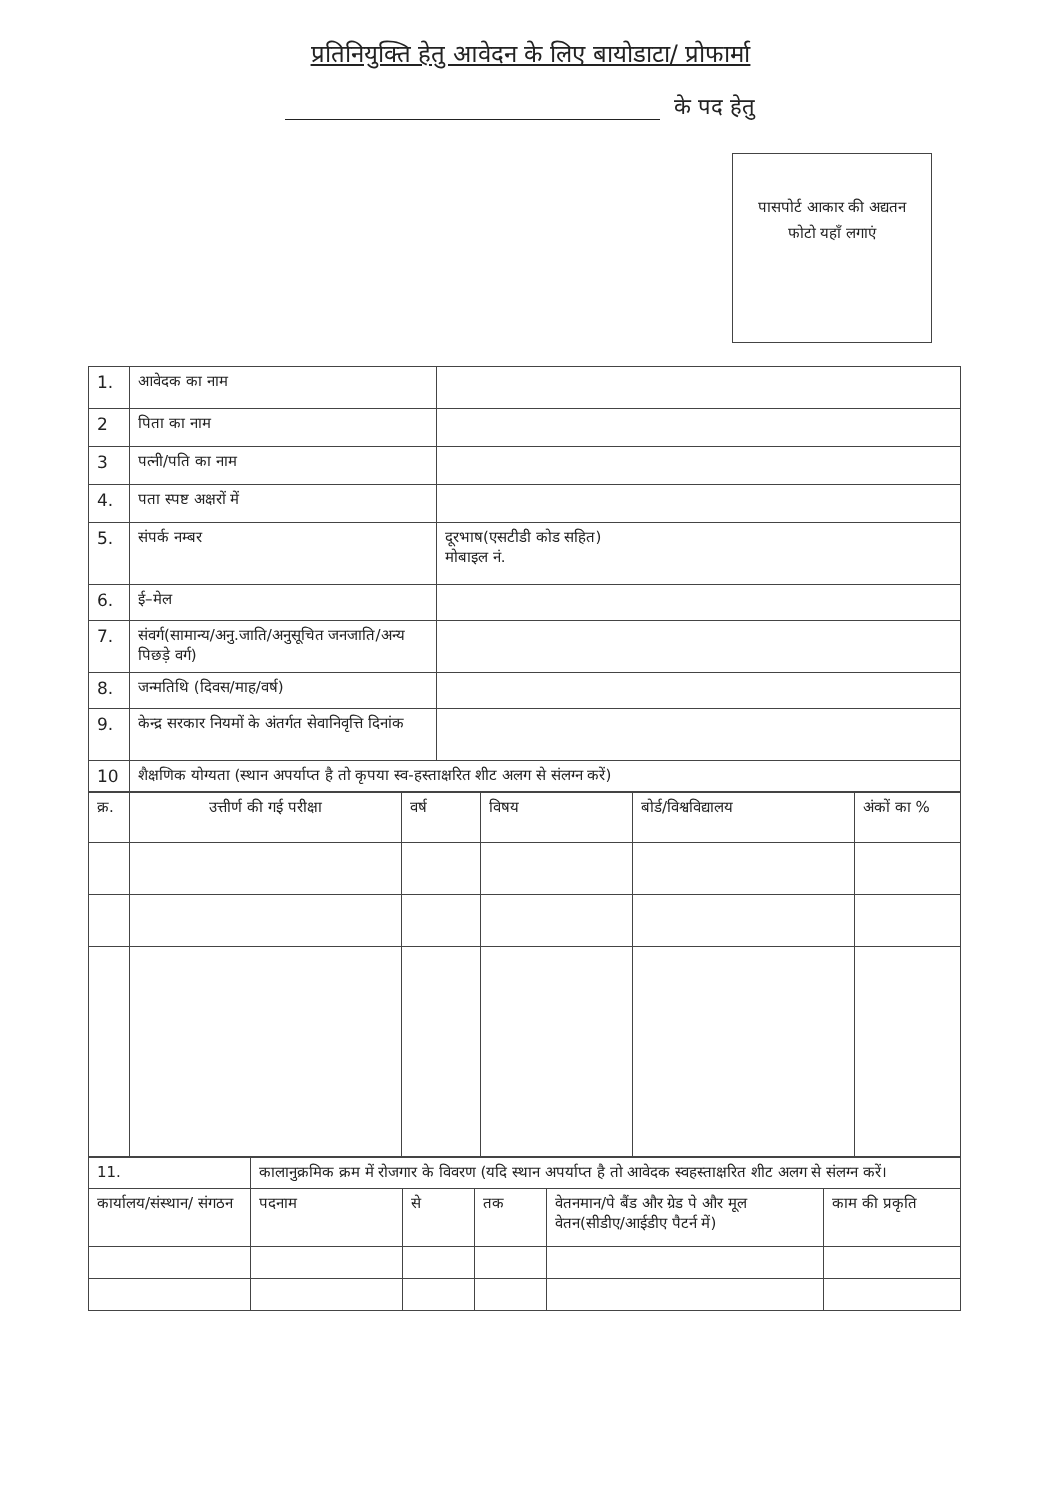प्रतिनियुक्ति हेतु आवेदन के लिए बायोडाटा/ प्रोफार्मा
के पद हेतु
पासपोर्ट आकार की अद्यतन
फोटो यहाँ लगाएं
| 1. | आवेदक का नाम | |
| 2 | पिता का नाम | |
| 3 | पत्नी/पति का नाम | |
| 4. | पता स्पष्ट अक्षरों में | |
| 5. | संपर्क नम्बर | दूरभाष(एसटीडी कोड सहित) मोबाइल नं. |
| 6. | ई–मेल | |
| 7. | संवर्ग(सामान्य/अनु.जाति/अनुसूचित जनजाति/अन्य पिछड़े वर्ग) | |
| 8. | जन्मतिथि (दिवस/माह/वर्ष) | |
| 9. | केन्द्र सरकार नियमों के अंतर्गत सेवानिवृत्ति दिनांक | |
| 10 | शैक्षणिक योग्यता (स्थान अपर्याप्त है तो कृपया स्व-हस्ताक्षरित शीट अलग से संलग्न करें) | |
| क्र. | उत्तीर्ण की गई परीक्षा | वर्ष | विषय | बोर्ड/विश्वविद्यालय | अंकों का % |
| 11. | कालानुक्रमिक क्रम में रोजगार के विवरण (यदि स्थान अपर्याप्त है तो आवेदक स्वहस्ताक्षरित शीट अलग से संलग्न करें। | | | | |
| कार्यालय/संस्थान/ संगठन | पदनाम | से | तक | वेतनमान/पे बैंड और ग्रेड पे और मूल वेतन(सीडीए/आईडीए पैटर्न में) | काम की प्रकृति |